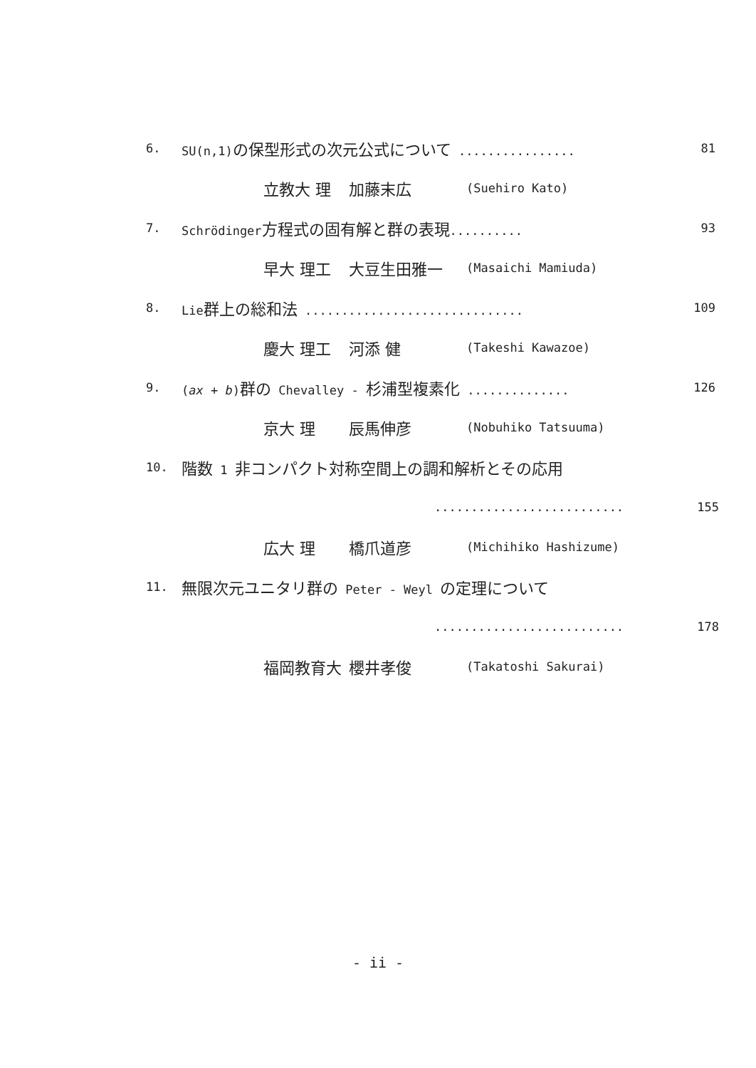6. SU(n,1)の保型形式の次元公式について ................ 81
立教大 理 加藤末広 (Suehiro Kato)
7. Schrödinger方程式の固有解と群の表現.......... 93
早大 理工 大豆生田雅一 (Masaichi Mamiuda)
8. Lie群上の総和法 .............................. 109
慶大 理工 河添 健 (Takeshi Kawazoe)
9. (ax + b)群の Chevalley - 杉浦型複素化 .............. 126
京大 理 辰馬伸彦 (Nobuhiko Tatsuuma)
10. 階数 1 非コンパクト対称空間上の調和解析とその応用
.......................... 155
広大 理 橋爪道彦 (Michihiko Hashizume)
11. 無限次元ユニタリ群の Peter - Weyl の定理について
.......................... 178
福岡教育大 櫻井孝俊 (Takatoshi Sakurai)
- ii -